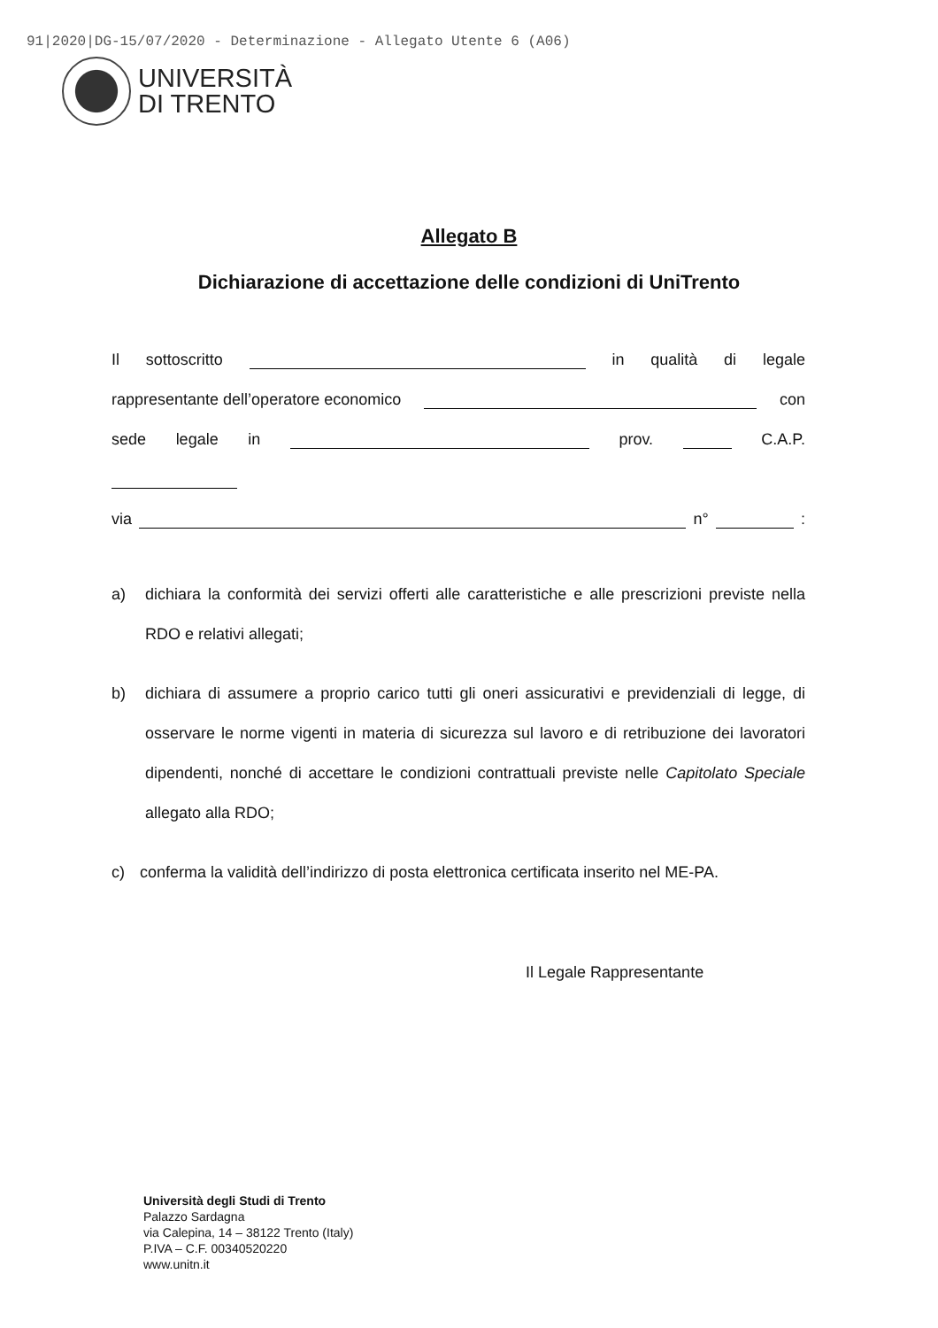91|2020|DG-15/07/2020 - Determinazione - Allegato Utente 6 (A06)
UNIVERSITÀ
DI TRENTO
Allegato B
Dichiarazione di accettazione delle condizioni di UniTrento
Il sottoscritto in qualità di legale
rappresentante dell’operatore economico con
sede legale in prov. C.A.P.
via n° :
a) dichiara la conformità dei servizi offerti alle caratteristiche e alle prescrizioni previste nella RDO e relativi allegati;
b) dichiara di assumere a proprio carico tutti gli oneri assicurativi e previdenziali di legge, di osservare le norme vigenti in materia di sicurezza sul lavoro e di retribuzione dei lavoratori dipendenti, nonché di accettare le condizioni contrattuali previste nelle Capitolato Speciale allegato alla RDO;
c) conferma la validità dell’indirizzo di posta elettronica certificata inserito nel ME-PA.
Il Legale Rappresentante
Università degli Studi di Trento
Palazzo Sardagna
via Calepina, 14 – 38122 Trento (Italy)
P.IVA – C.F. 00340520220
www.unitn.it